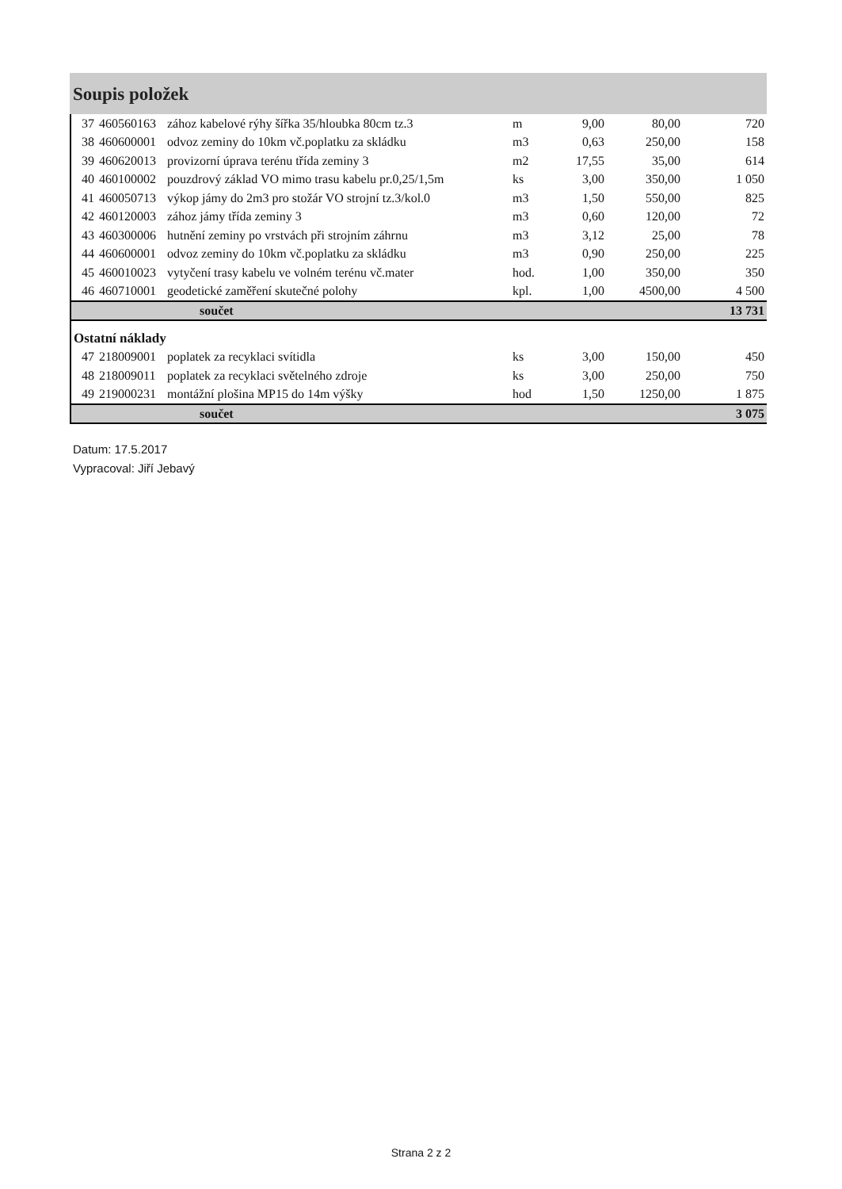Soupis položek
| 37 | 460560163 | zához kabelové rýhy šířka 35/hloubka 80cm tz.3 | m | 9,00 | 80,00 | 720 |
| 38 | 460600001 | odvoz zeminy do 10km vč.poplatku za skládku | m3 | 0,63 | 250,00 | 158 |
| 39 | 460620013 | provizorní úprava terénu třída zeminy 3 | m2 | 17,55 | 35,00 | 614 |
| 40 | 460100002 | pouzdrový základ VO mimo trasu kabelu pr.0,25/1,5m | ks | 3,00 | 350,00 | 1 050 |
| 41 | 460050713 | výkop jámy do 2m3 pro stožár VO strojní tz.3/kol.0 | m3 | 1,50 | 550,00 | 825 |
| 42 | 460120003 | zához jámy třída zeminy 3 | m3 | 0,60 | 120,00 | 72 |
| 43 | 460300006 | hutnění zeminy po vrstvách při strojním záhrnu | m3 | 3,12 | 25,00 | 78 |
| 44 | 460600001 | odvoz zeminy do 10km vč.poplatku za skládku | m3 | 0,90 | 250,00 | 225 |
| 45 | 460010023 | vytyčení trasy kabelu ve volném terénu vč.mater | hod. | 1,00 | 350,00 | 350 |
| 46 | 460710001 | geodetické zaměření skutečné polohy | kpl. | 1,00 | 4500,00 | 4 500 |
| | součet | | | | | 13 731 |
| Ostatní náklady | | | | | | |
| 47 | 218009001 | poplatek za recyklaci svítidla | ks | 3,00 | 150,00 | 450 |
| 48 | 218009011 | poplatek za recyklaci světelného zdroje | ks | 3,00 | 250,00 | 750 |
| 49 | 219000231 | montážní plošina MP15 do 14m výšky | hod | 1,50 | 1250,00 | 1 875 |
| | součet | | | | | 3 075 |
Datum: 17.5.2017
Vypracoval: Jiří Jebavý
Strana 2 z 2